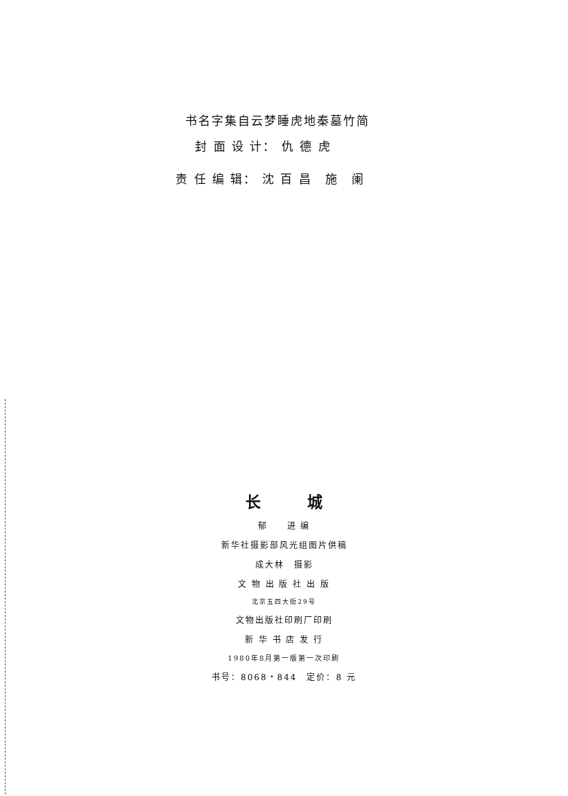书名字集自云梦睡虎地秦墓竹简
封 面 设 计： 仇 德 虎
责 任 编 辑： 沈 百 昌　施　阑
长 城
郁　　进 编
新华社摄影部风光组图片供稿
成大林　摄影
文 物 出 版 社 出 版
北京五四大街29号
文物出版社印刷厂印刷
新 华 书 店 发 行
1980年8月第一版第一次印刷
书号：8068・844　定价：8 元